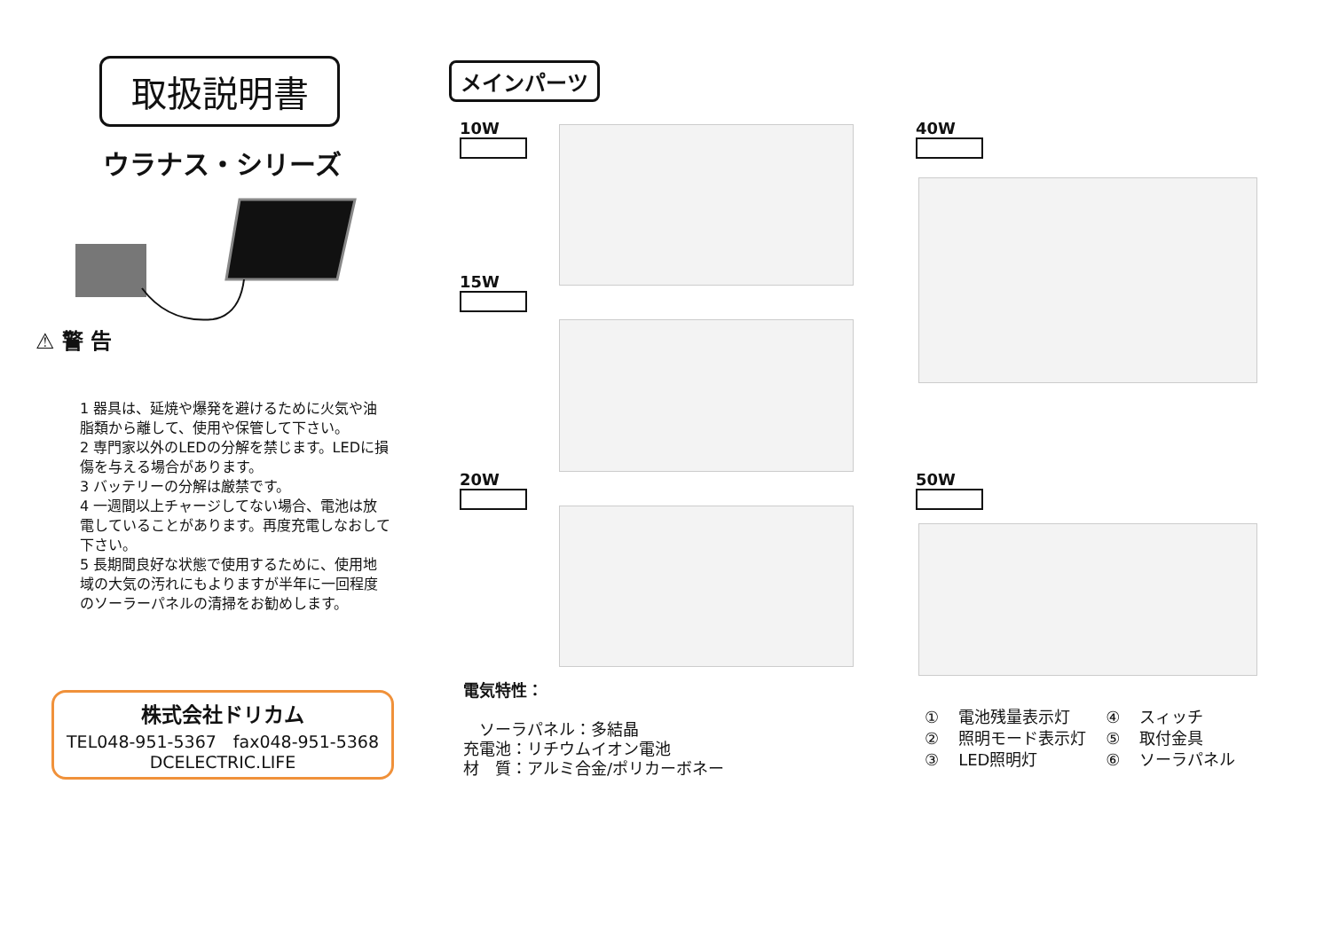取扱説明書
ウラナス・シリーズ
⚠ 警 告
1 器具は、延焼や爆発を避けるために火気や油脂類から離して、使用や保管して下さい。
2 専門家以外のLEDの分解を禁じます。LEDに損傷を与える場合があります。
3 バッテリーの分解は厳禁です。
4 一週間以上チャージしてない場合、電池は放電していることがあります。再度充電しなおして下さい。
5 長期間良好な状態で使用するために、使用地域の大気の汚れにもよりますが半年に一回程度のソーラーパネルの清掃をお勧めします。
株式会社ドリカム
TEL048-951-5367　fax048-951-5368
DCELECTRIC.LIFE
メインパーツ
10W
15W
20W
40W
50W
電気特性：
　ソーラパネル：多結晶
充電池：リチウムイオン電池
材　質：アルミ合金/ポリカーボネー
| ① | 電池残量表示灯 | ④ | スィッチ |
| ② | 照明モード表示灯 | ⑤ | 取付金具 |
| ③ | LED照明灯 | ⑥ | ソーラパネル |